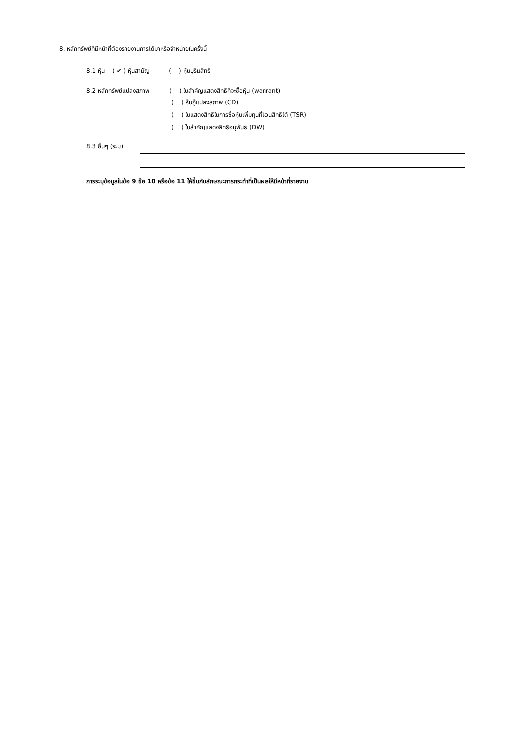8. หลักทรัพย์ที่มีหน้าที่ต้องรายงานการได้มาหรือจำหน่ายในครั้งนี้
8.1 หุ้น ( ✔ ) หุ้นสามัญ ( ) หุ้นบุริมสิทธิ
8.2 หลักทรัพย์แปลงสภาพ ( ) ใบสำคัญแสดงสิทธิที่จะซื้อหุ้น (warrant)
( ) หุ้นกู้แปลงสภาพ (CD)
( ) ใบแสดงสิทธิในการซื้อหุ้นเพิ่มทุนที่โอนสิทธิได้ (TSR)
( ) ใบสำคัญแสดงสิทธิอนุพันธ์ (DW)
8.3 อื่นๆ (ระบุ)
การระบุข้อมูลในข้อ 9 ข้อ 10 หรือข้อ 11 ให้ขึ้นกับลักษณะการกระทำที่เป็นผลให้มีหน้าที่รายงาน